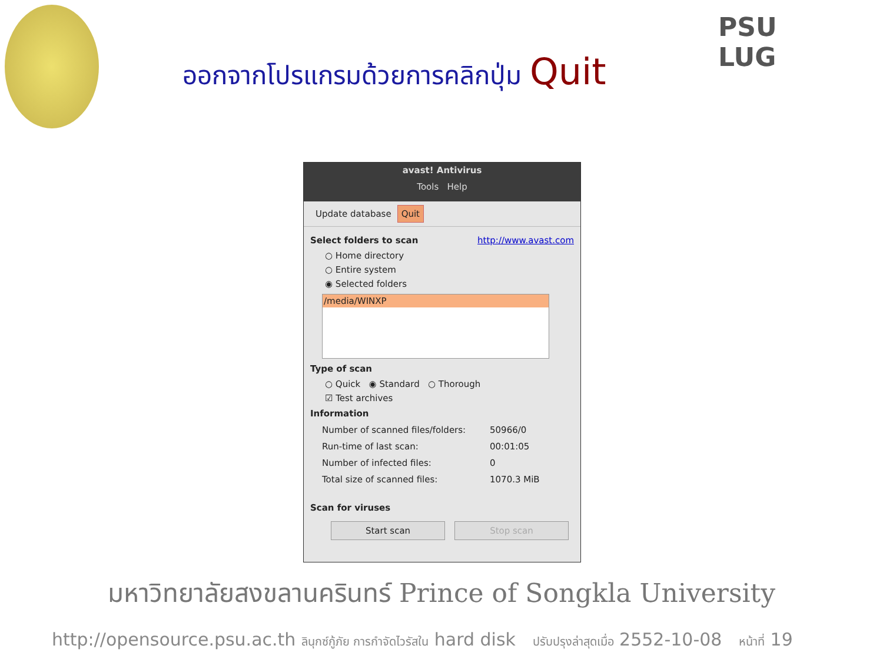PSU
LUG
ออกจากโปรแกรมด้วยการคลิกปุ่ม Quit
avast! Antivirus
Tools Help
Update database Quit
Select folders to scan http://www.avast.com
○ Home directory
○ Entire system
◉ Selected folders
/media/WINXP
Type of scan
○ Quick ◉ Standard ○ Thorough
☑ Test archives
Information
Number of scanned files/folders: 50966/0
Run-time of last scan: 00:01:05
Number of infected files: 0
Total size of scanned files: 1070.3 MiB
Scan for viruses
Start scan Stop scan
มหาวิทยาลัยสงขลานครินทร์ Prince of Songkla University
http://opensource.psu.ac.th ลินุกซ์กู้ภัย การกำจัดไวรัสใน hard disk ปรับปรุงล่าสุดเมื่อ 2552-10-08 หน้าที่ 19